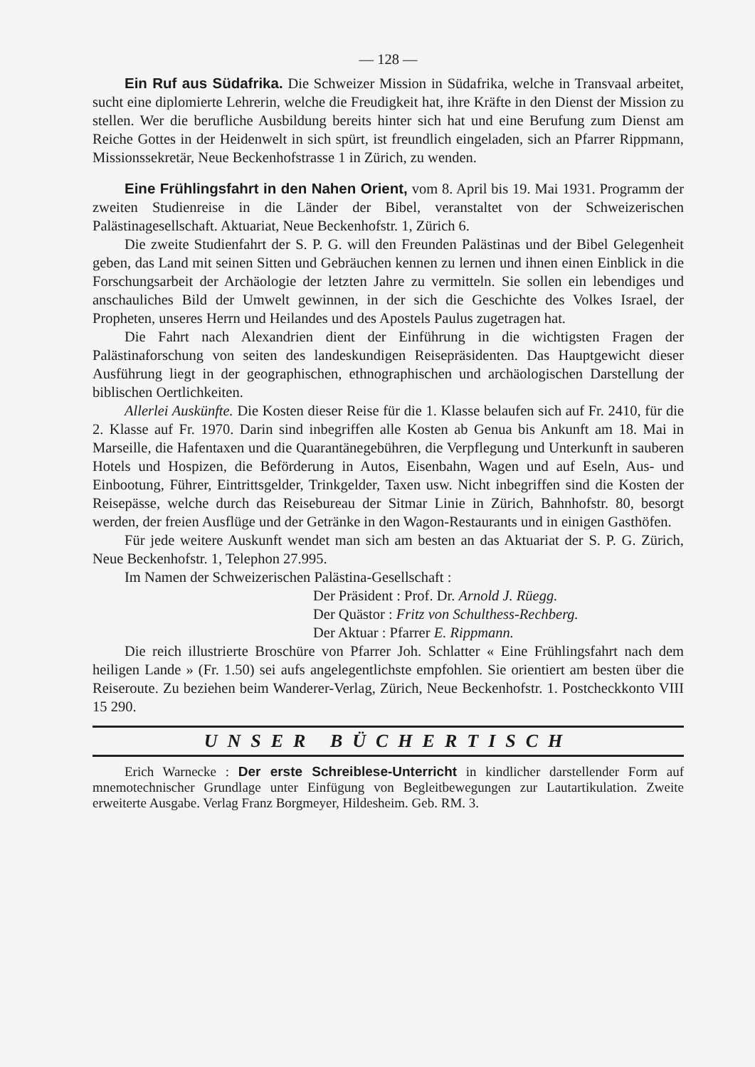— 128 —
Ein Ruf aus Südafrika. Die Schweizer Mission in Südafrika, welche in Transvaal arbeitet, sucht eine diplomierte Lehrerin, welche die Freudigkeit hat, ihre Kräfte in den Dienst der Mission zu stellen. Wer die berufliche Ausbildung bereits hinter sich hat und eine Berufung zum Dienst am Reiche Gottes in der Heidenwelt in sich spürt, ist freundlich eingeladen, sich an Pfarrer Rippmann, Missionssekretär, Neue Beckenhofstrasse 1 in Zürich, zu wenden.
Eine Frühlingsfahrt in den Nahen Orient, vom 8. April bis 19. Mai 1931. Programm der zweiten Studienreise in die Länder der Bibel, veranstaltet von der Schweizerischen Palästinagesellschaft. Aktuariat, Neue Beckenhofstr. 1, Zürich 6.
Die zweite Studienfahrt der S. P. G. will den Freunden Palästinas und der Bibel Gelegenheit geben, das Land mit seinen Sitten und Gebräuchen kennen zu lernen und ihnen einen Einblick in die Forschungsarbeit der Archäologie der letzten Jahre zu vermitteln. Sie sollen ein lebendiges und anschauliches Bild der Umwelt gewinnen, in der sich die Geschichte des Volkes Israel, der Propheten, unseres Herrn und Heilandes und des Apostels Paulus zugetragen hat.
Die Fahrt nach Alexandrien dient der Einführung in die wichtigsten Fragen der Palästinaforschung von seiten des landeskundigen Reisepräsidenten. Das Hauptgewicht dieser Ausführung liegt in der geographischen, ethnographischen und archäologischen Darstellung der biblischen Oertlichkeiten.
Allerlei Auskünfte. Die Kosten dieser Reise für die 1. Klasse belaufen sich auf Fr. 2410, für die 2. Klasse auf Fr. 1970. Darin sind inbegriffen alle Kosten ab Genua bis Ankunft am 18. Mai in Marseille, die Hafentaxen und die Quarantänegebühren, die Verpflegung und Unterkunft in sauberen Hotels und Hospizen, die Beförderung in Autos, Eisenbahn, Wagen und auf Eseln, Aus- und Einbootung, Führer, Eintrittsgelder, Trinkgelder, Taxen usw. Nicht inbegriffen sind die Kosten der Reisepässe, welche durch das Reisebureau der Sitmar Linie in Zürich, Bahnhofstr. 80, besorgt werden, der freien Ausflüge und der Getränke in den Wagon-Restaurants und in einigen Gasthöfen.
Für jede weitere Auskunft wendet man sich am besten an das Aktuariat der S. P. G. Zürich, Neue Beckenhofstr. 1, Telephon 27.995.
Im Namen der Schweizerischen Palästina-Gesellschaft :
Der Präsident : Prof. Dr. Arnold J. Rüegg.
Der Quästor : Fritz von Schulthess-Rechberg.
Der Aktuar : Pfarrer E. Rippmann.
Die reich illustrierte Broschüre von Pfarrer Joh. Schlatter « Eine Frühlingsfahrt nach dem heiligen Lande » (Fr. 1.50) sei aufs angelegentlichste empfohlen. Sie orientiert am besten über die Reiseroute. Zu beziehen beim Wanderer-Verlag, Zürich, Neue Beckenhofstr. 1. Postcheckkonto VIII 15 290.
UNSER BÜCHERTISCH
Erich Warnecke : Der erste Schreiblese-Unterricht in kindlicher darstellender Form auf mnemotechnischer Grundlage unter Einfügung von Begleitbewegungen zur Lautartikulation. Zweite erweiterte Ausgabe. Verlag Franz Borgmeyer, Hildesheim. Geb. RM. 3.